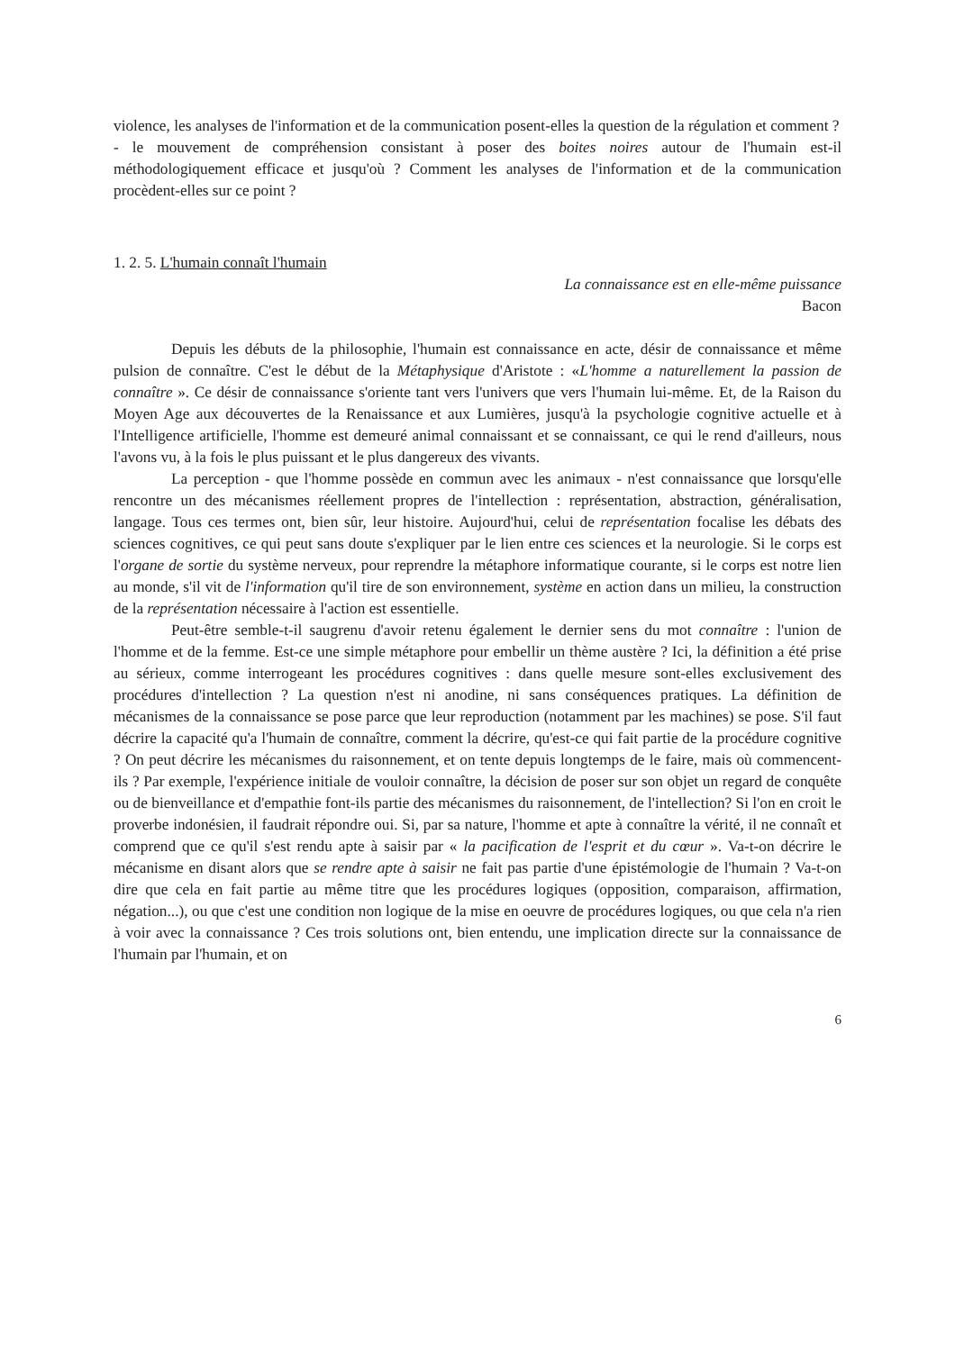violence, les analyses de l'information et de la communication posent-elles la question de la régulation et comment ?
- le mouvement de compréhension consistant à poser des boites noires autour de l'humain est-il méthodologiquement efficace et jusqu'où ? Comment les analyses de l'information et de la communication procèdent-elles sur ce point ?
1. 2. 5. L'humain connaît l'humain
La connaissance est en elle-même puissance
Bacon
Depuis les débuts de la philosophie, l'humain est connaissance en acte, désir de connaissance et même pulsion de connaître. C'est le début de la Métaphysique d'Aristote : «L'homme a naturellement la passion de connaître ». Ce désir de connaissance s'oriente tant vers l'univers que vers l'humain lui-même. Et, de la Raison du Moyen Age aux découvertes de la Renaissance et aux Lumières, jusqu'à la psychologie cognitive actuelle et à l'Intelligence artificielle, l'homme est demeuré animal connaissant et se connaissant, ce qui le rend d'ailleurs, nous l'avons vu, à la fois le plus puissant et le plus dangereux des vivants.
La perception - que l'homme possède en commun avec les animaux - n'est connaissance que lorsqu'elle rencontre un des mécanismes réellement propres de l'intellection : représentation, abstraction, généralisation, langage. Tous ces termes ont, bien sûr, leur histoire. Aujourd'hui, celui de représentation focalise les débats des sciences cognitives, ce qui peut sans doute s'expliquer par le lien entre ces sciences et la neurologie. Si le corps est l'organe de sortie du système nerveux, pour reprendre la métaphore informatique courante, si le corps est notre lien au monde, s'il vit de l'information qu'il tire de son environnement, système en action dans un milieu, la construction de la représentation nécessaire à l'action est essentielle.
Peut-être semble-t-il saugrenu d'avoir retenu également le dernier sens du mot connaître : l'union de l'homme et de la femme. Est-ce une simple métaphore pour embellir un thème austère ? Ici, la définition a été prise au sérieux, comme interrogeant les procédures cognitives : dans quelle mesure sont-elles exclusivement des procédures d'intellection ? La question n'est ni anodine, ni sans conséquences pratiques. La définition de mécanismes de la connaissance se pose parce que leur reproduction (notamment par les machines) se pose. S'il faut décrire la capacité qu'a l'humain de connaître, comment la décrire, qu'est-ce qui fait partie de la procédure cognitive ? On peut décrire les mécanismes du raisonnement, et on tente depuis longtemps de le faire, mais où commencent-ils ? Par exemple, l'expérience initiale de vouloir connaître, la décision de poser sur son objet un regard de conquête ou de bienveillance et d'empathie font-ils partie des mécanismes du raisonnement, de l'intellection? Si l'on en croit le proverbe indonésien, il faudrait répondre oui. Si, par sa nature, l'homme et apte à connaître la vérité, il ne connaît et comprend que ce qu'il s'est rendu apte à saisir par « la pacification de l'esprit et du cœur ». Va-t-on décrire le mécanisme en disant alors que se rendre apte à saisir ne fait pas partie d'une épistémologie de l'humain ? Va-t-on dire que cela en fait partie au même titre que les procédures logiques (opposition, comparaison, affirmation, négation...), ou que c'est une condition non logique de la mise en oeuvre de procédures logiques, ou que cela n'a rien à voir avec la connaissance ? Ces trois solutions ont, bien entendu, une implication directe sur la connaissance de l'humain par l'humain, et on
6